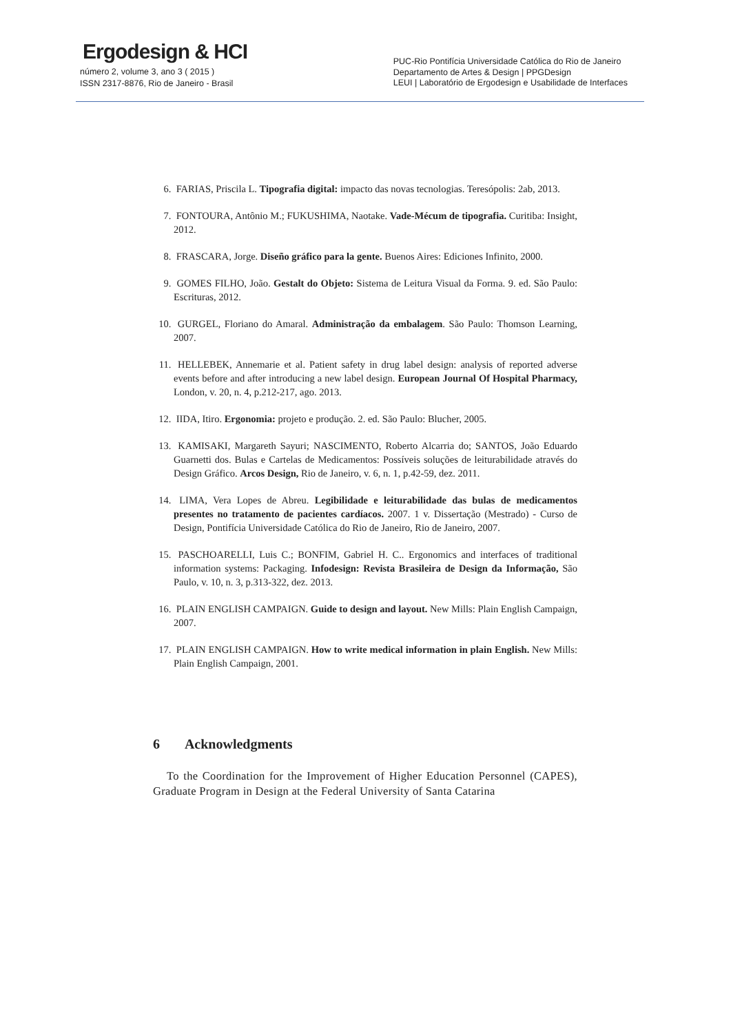Ergodesign & HCI
número 2, volume 3, ano 3 ( 2015 )
ISSN 2317-8876, Rio de Janeiro - Brasil
PUC-Rio Pontifícia Universidade Católica do Rio de Janeiro
Departamento de Artes & Design | PPGDesign
LEUI | Laboratório de Ergodesign e Usabilidade de Interfaces
6. FARIAS, Priscila L. Tipografia digital: impacto das novas tecnologias. Teresópolis: 2ab, 2013.
7. FONTOURA, Antônio M.; FUKUSHIMA, Naotake. Vade-Mécum de tipografia. Curitiba: Insight, 2012.
8. FRASCARA, Jorge. Diseño gráfico para la gente. Buenos Aires: Ediciones Infinito, 2000.
9. GOMES FILHO, João. Gestalt do Objeto: Sistema de Leitura Visual da Forma. 9. ed. São Paulo: Escrituras, 2012.
10. GURGEL, Floriano do Amaral. Administração da embalagem. São Paulo: Thomson Learning, 2007.
11. HELLEBEK, Annemarie et al. Patient safety in drug label design: analysis of reported adverse events before and after introducing a new label design. European Journal Of Hospital Pharmacy, London, v. 20, n. 4, p.212-217, ago. 2013.
12. IIDA, Itiro. Ergonomia: projeto e produção. 2. ed. São Paulo: Blucher, 2005.
13. KAMISAKI, Margareth Sayuri; NASCIMENTO, Roberto Alcarria do; SANTOS, João Eduardo Guarnetti dos. Bulas e Cartelas de Medicamentos: Possíveis soluções de leiturabilidade através do Design Gráfico. Arcos Design, Rio de Janeiro, v. 6, n. 1, p.42-59, dez. 2011.
14. LIMA, Vera Lopes de Abreu. Legibilidade e leiturabilidade das bulas de medicamentos presentes no tratamento de pacientes cardíacos. 2007. 1 v. Dissertação (Mestrado) - Curso de Design, Pontifícia Universidade Católica do Rio de Janeiro, Rio de Janeiro, 2007.
15. PASCHOARELLI, Luis C.; BONFIM, Gabriel H. C.. Ergonomics and interfaces of traditional information systems: Packaging. Infodesign: Revista Brasileira de Design da Informação, São Paulo, v. 10, n. 3, p.313-322, dez. 2013.
16. PLAIN ENGLISH CAMPAIGN. Guide to design and layout. New Mills: Plain English Campaign, 2007.
17. PLAIN ENGLISH CAMPAIGN. How to write medical information in plain English. New Mills: Plain English Campaign, 2001.
6 Acknowledgments
To the Coordination for the Improvement of Higher Education Personnel (CAPES), Graduate Program in Design at the Federal University of Santa Catarina